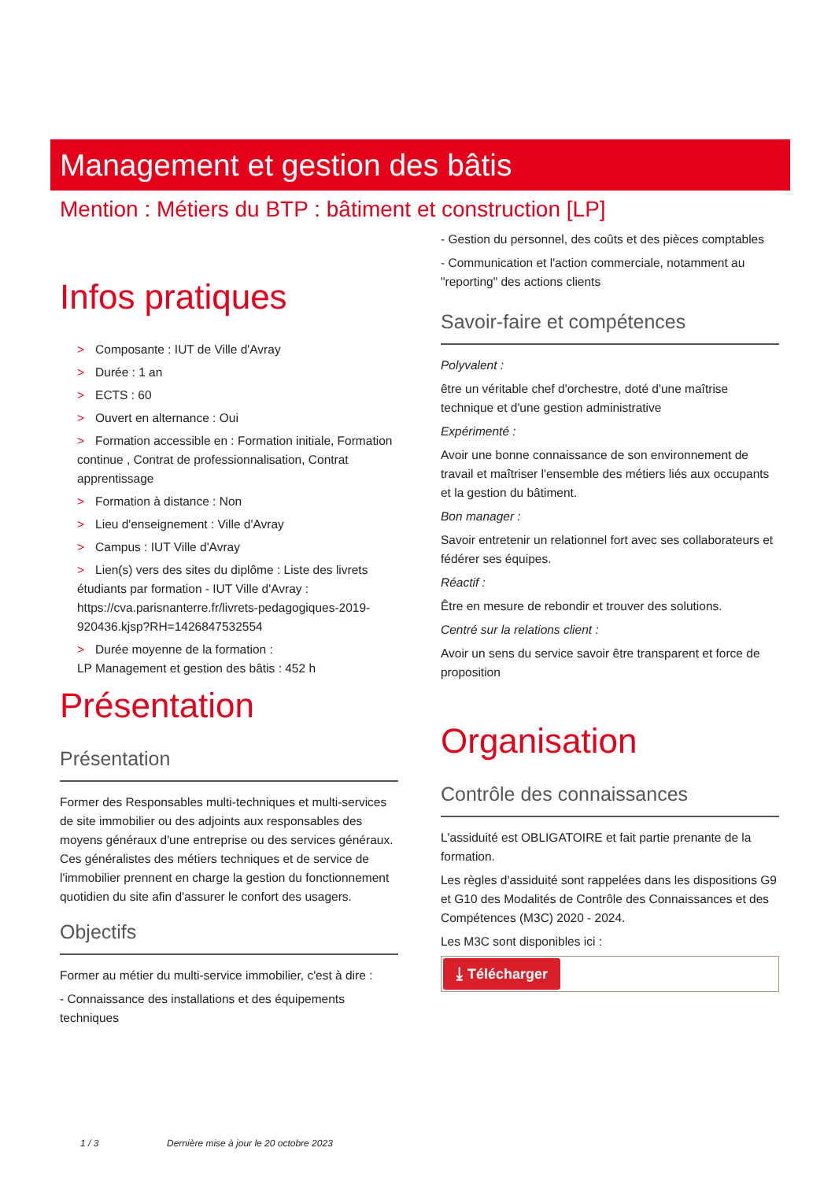Management et gestion des bâtis
Mention : Métiers du BTP : bâtiment et construction [LP]
Infos pratiques
> Composante : IUT de Ville d'Avray
> Durée : 1 an
> ECTS : 60
> Ouvert en alternance : Oui
> Formation accessible en : Formation initiale, Formation continue , Contrat de professionnalisation, Contrat apprentissage
> Formation à distance : Non
> Lieu d'enseignement : Ville d'Avray
> Campus : IUT Ville d'Avray
> Lien(s) vers des sites du diplôme : Liste des livrets étudiants par formation - IUT Ville d'Avray : https://cva.parisnanterre.fr/livrets-pedagogiques-2019-920436.kjsp?RH=1426847532554
> Durée moyenne de la formation :
LP Management et gestion des bâtis : 452 h
Présentation
Présentation
Former des Responsables multi-techniques et multi-services de site immobilier ou des adjoints aux responsables des moyens généraux d'une entreprise ou des services généraux. Ces généralistes des métiers techniques et de service de l'immobilier prennent en charge la gestion du fonctionnement quotidien du site afin d'assurer le confort des usagers.
Objectifs
Former au métier du multi-service immobilier, c'est à dire :
- Connaissance des installations et des équipements techniques
- Gestion du personnel, des coûts et des pièces comptables
- Communication et l'action commerciale, notamment au "reporting" des actions clients
Savoir-faire et compétences
Polyvalent :
être un véritable chef d'orchestre, doté d'une maîtrise technique et d'une gestion administrative
Expérimenté :
Avoir une bonne connaissance de son environnement de travail et maîtriser l'ensemble des métiers liés aux occupants et la gestion du bâtiment.
Bon manager :
Savoir entretenir un relationnel fort avec ses collaborateurs et fédérer ses équipes.
Réactif :
Être en mesure de rebondir et trouver des solutions.
Centré sur la relations client :
Avoir un sens du service savoir être transparent et force de proposition
Organisation
Contrôle des connaissances
L'assiduité est OBLIGATOIRE et fait partie prenante de la formation.
Les règles d'assiduité sont rappelées dans les dispositions G9 et G10 des Modalités de Contrôle des Connaissances et des Compétences (M3C) 2020 - 2024.
Les M3C sont disponibles ici :
⤓ Télécharger
1 / 3 Dernière mise à jour le 20 octobre 2023